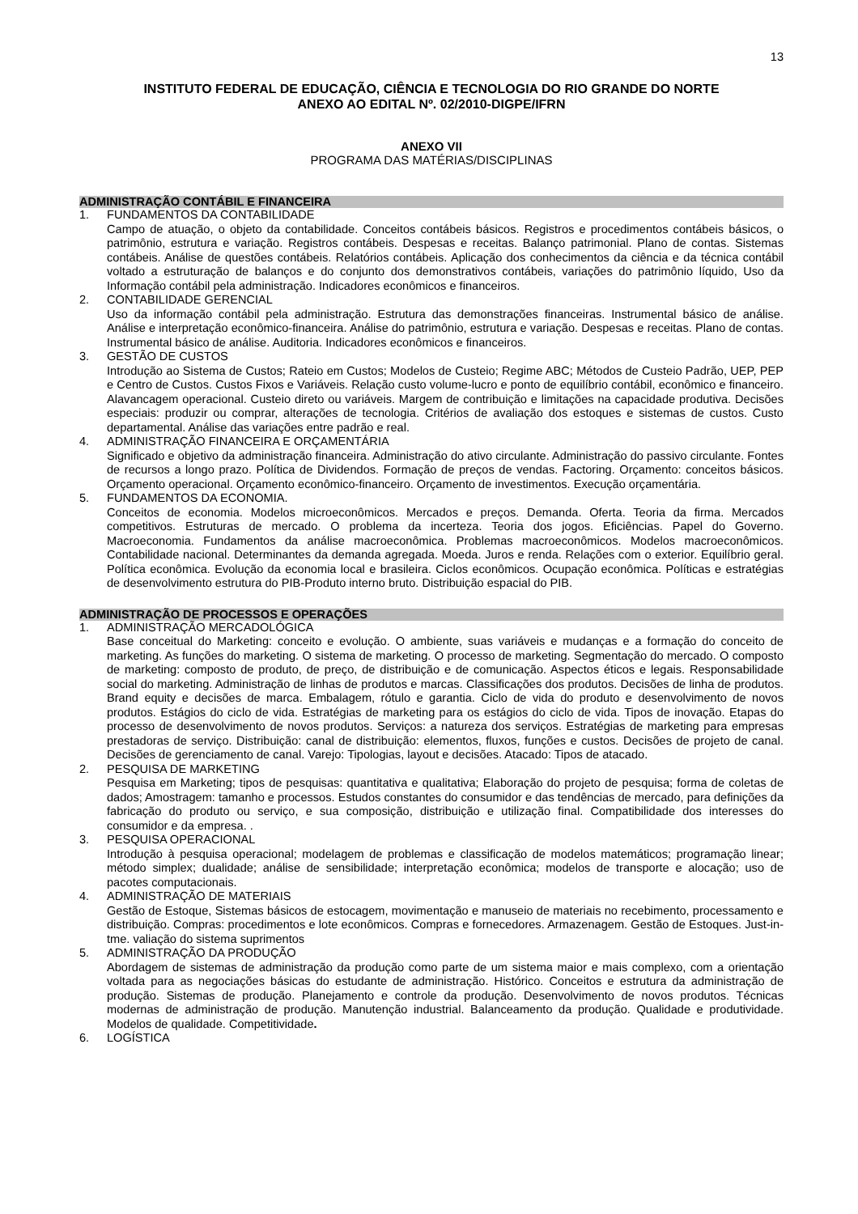13
INSTITUTO FEDERAL DE EDUCAÇÃO, CIÊNCIA E TECNOLOGIA DO RIO GRANDE DO NORTE
ANEXO AO EDITAL Nº. 02/2010-DIGPE/IFRN
ANEXO VII
PROGRAMA DAS MATÉRIAS/DISCIPLINAS
ADMINISTRAÇÃO CONTÁBIL E FINANCEIRA
1. FUNDAMENTOS DA CONTABILIDADE
Campo de atuação, o objeto da contabilidade. Conceitos contábeis básicos. Registros e procedimentos contábeis básicos, o patrimônio, estrutura e variação. Registros contábeis. Despesas e receitas. Balanço patrimonial. Plano de contas. Sistemas contábeis. Análise de questões contábeis. Relatórios contábeis. Aplicação dos conhecimentos da ciência e da técnica contábil voltado a estruturação de balanços e do conjunto dos demonstrativos contábeis, variações do patrimônio líquido, Uso da Informação contábil pela administração. Indicadores econômicos e financeiros.
2. CONTABILIDADE GERENCIAL
Uso da informação contábil pela administração. Estrutura das demonstrações financeiras. Instrumental básico de análise. Análise e interpretação econômico-financeira. Análise do patrimônio, estrutura e variação. Despesas e receitas. Plano de contas. Instrumental básico de análise. Auditoria. Indicadores econômicos e financeiros.
3. GESTÃO DE CUSTOS
Introdução ao Sistema de Custos; Rateio em Custos; Modelos de Custeio; Regime ABC; Métodos de Custeio Padrão, UEP, PEP e Centro de Custos. Custos Fixos e Variáveis. Relação custo volume-lucro e ponto de equilíbrio contábil, econômico e financeiro. Alavancagem operacional. Custeio direto ou variáveis. Margem de contribuição e limitações na capacidade produtiva. Decisões especiais: produzir ou comprar, alterações de tecnologia. Critérios de avaliação dos estoques e sistemas de custos. Custo departamental. Análise das variações entre padrão e real.
4. ADMINISTRAÇÃO FINANCEIRA E ORÇAMENTÁRIA
Significado e objetivo da administração financeira. Administração do ativo circulante. Administração do passivo circulante. Fontes de recursos a longo prazo. Política de Dividendos. Formação de preços de vendas. Factoring. Orçamento: conceitos básicos. Orçamento operacional. Orçamento econômico-financeiro. Orçamento de investimentos. Execução orçamentária.
5. FUNDAMENTOS DA ECONOMIA.
Conceitos de economia. Modelos microeconômicos. Mercados e preços. Demanda. Oferta. Teoria da firma. Mercados competitivos. Estruturas de mercado. O problema da incerteza. Teoria dos jogos. Eficiências. Papel do Governo. Macroeconomia. Fundamentos da análise macroeconômica. Problemas macroeconômicos. Modelos macroeconômicos. Contabilidade nacional. Determinantes da demanda agregada. Moeda. Juros e renda. Relações com o exterior. Equilíbrio geral. Política econômica. Evolução da economia local e brasileira. Ciclos econômicos. Ocupação econômica. Políticas e estratégias de desenvolvimento estrutura do PIB-Produto interno bruto. Distribuição espacial do PIB.
ADMINISTRAÇÃO DE PROCESSOS E OPERAÇÕES
1. ADMINISTRAÇÃO MERCADOLÓGICA
Base conceitual do Marketing: conceito e evolução. O ambiente, suas variáveis e mudanças e a formação do conceito de marketing. As funções do marketing. O sistema de marketing. O processo de marketing. Segmentação do mercado. O composto de marketing: composto de produto, de preço, de distribuição e de comunicação. Aspectos éticos e legais. Responsabilidade social do marketing. Administração de linhas de produtos e marcas. Classificações dos produtos. Decisões de linha de produtos. Brand equity e decisões de marca. Embalagem, rótulo e garantia. Ciclo de vida do produto e desenvolvimento de novos produtos. Estágios do ciclo de vida. Estratégias de marketing para os estágios do ciclo de vida. Tipos de inovação. Etapas do processo de desenvolvimento de novos produtos. Serviços: a natureza dos serviços. Estratégias de marketing para empresas prestadoras de serviço. Distribuição: canal de distribuição: elementos, fluxos, funções e custos. Decisões de projeto de canal. Decisões de gerenciamento de canal. Varejo: Tipologias, layout e decisões. Atacado: Tipos de atacado.
2. PESQUISA DE MARKETING
Pesquisa em Marketing; tipos de pesquisas: quantitativa e qualitativa; Elaboração do projeto de pesquisa; forma de coletas de dados; Amostragem: tamanho e processos. Estudos constantes do consumidor e das tendências de mercado, para definições da fabricação do produto ou serviço, e sua composição, distribuição e utilização final. Compatibilidade dos interesses do consumidor e da empresa. .
3. PESQUISA OPERACIONAL
Introdução à pesquisa operacional; modelagem de problemas e classificação de modelos matemáticos; programação linear; método simplex; dualidade; análise de sensibilidade; interpretação econômica; modelos de transporte e alocação; uso de pacotes computacionais.
4. ADMINISTRAÇÃO DE MATERIAIS
Gestão de Estoque, Sistemas básicos de estocagem, movimentação e manuseio de materiais no recebimento, processamento e distribuição. Compras: procedimentos e lote econômicos. Compras e fornecedores. Armazenagem. Gestão de Estoques. Just-in-tme. valiação do sistema suprimentos
5. ADMINISTRAÇÃO DA PRODUÇÃO
Abordagem de sistemas de administração da produção como parte de um sistema maior e mais complexo, com a orientação voltada para as negociações básicas do estudante de administração. Histórico. Conceitos e estrutura da administração de produção. Sistemas de produção. Planejamento e controle da produção. Desenvolvimento de novos produtos. Técnicas modernas de administração de produção. Manutenção industrial. Balanceamento da produção. Qualidade e produtividade. Modelos de qualidade. Competitividade.
6. LOGÍSTICA